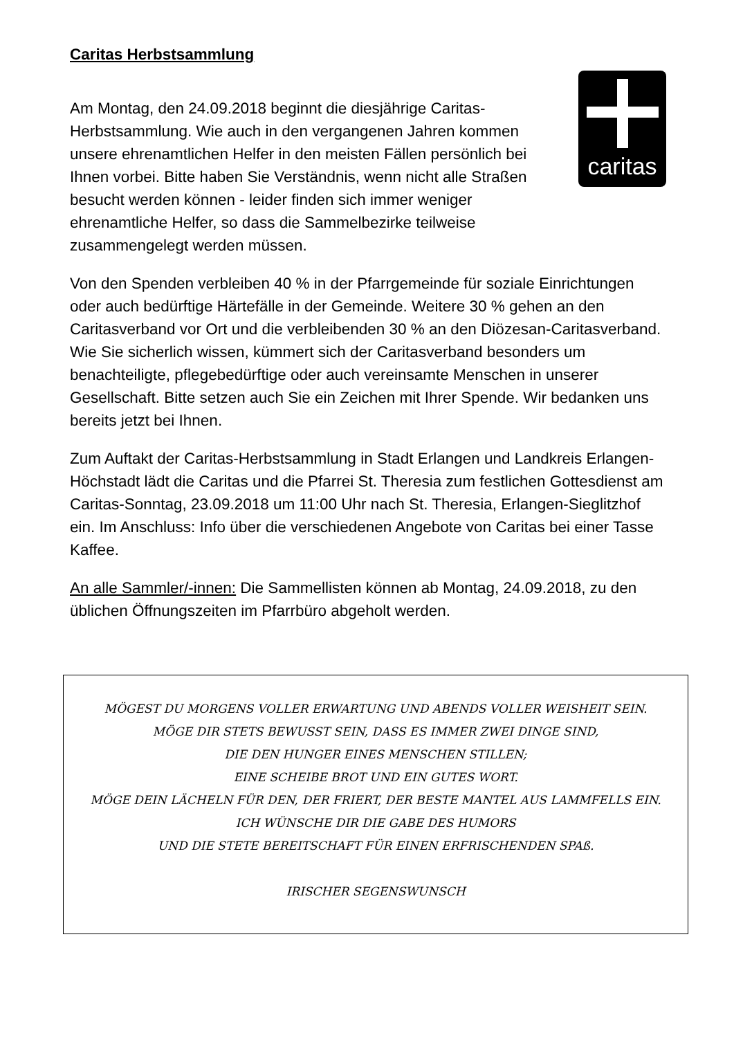Caritas Herbstsammlung
caritas
Am Montag, den 24.09.2018 beginnt die diesjährige Caritas-Herbstsammlung. Wie auch in den vergangenen Jahren kommen unsere ehrenamtlichen Helfer in den meisten Fällen persönlich bei Ihnen vorbei. Bitte haben Sie Verständnis, wenn nicht alle Straßen besucht werden können - leider finden sich immer weniger ehrenamtliche Helfer, so dass die Sammelbezirke teilweise zusammengelegt werden müssen.
Von den Spenden verbleiben 40 % in der Pfarrgemeinde für soziale Einrichtungen oder auch bedürftige Härtefälle in der Gemeinde. Weitere 30 % gehen an den Caritasverband vor Ort und die verbleibenden 30 % an den Diözesan-Caritasverband. Wie Sie sicherlich wissen, kümmert sich der Caritasverband besonders um benachteiligte, pflegebedürftige oder auch vereinsamte Menschen in unserer Gesellschaft. Bitte setzen auch Sie ein Zeichen mit Ihrer Spende. Wir bedanken uns bereits jetzt bei Ihnen.
Zum Auftakt der Caritas-Herbstsammlung in Stadt Erlangen und Landkreis Erlangen-Höchstadt lädt die Caritas und die Pfarrei St. Theresia zum festlichen Gottesdienst am Caritas-Sonntag, 23.09.2018 um 11:00 Uhr nach St. Theresia, Erlangen-Sieglitzhof ein. Im Anschluss: Info über die verschiedenen Angebote von Caritas bei einer Tasse Kaffee.
An alle Sammler/-innen: Die Sammellisten können ab Montag, 24.09.2018, zu den üblichen Öffnungszeiten im Pfarrbüro abgeholt werden.
MÖGEST DU MORGENS VOLLER ERWARTUNG UND ABENDS VOLLER WEISHEIT SEIN.
MÖGE DIR STETS BEWUSST SEIN, DASS ES IMMER ZWEI DINGE SIND,
DIE DEN HUNGER EINES MENSCHEN STILLEN;
EINE SCHEIBE BROT UND EIN GUTES WORT.
MÖGE DEIN LÄCHELN FÜR DEN, DER FRIERT, DER BESTE MANTEL AUS LAMMFELLS EIN.
ICH WÜNSCHE DIR DIE GABE DES HUMORS
UND DIE STETE BEREITSCHAFT FÜR EINEN ERFRISCHENDEN SPAß.
IRISCHER SEGENSWUNSCH